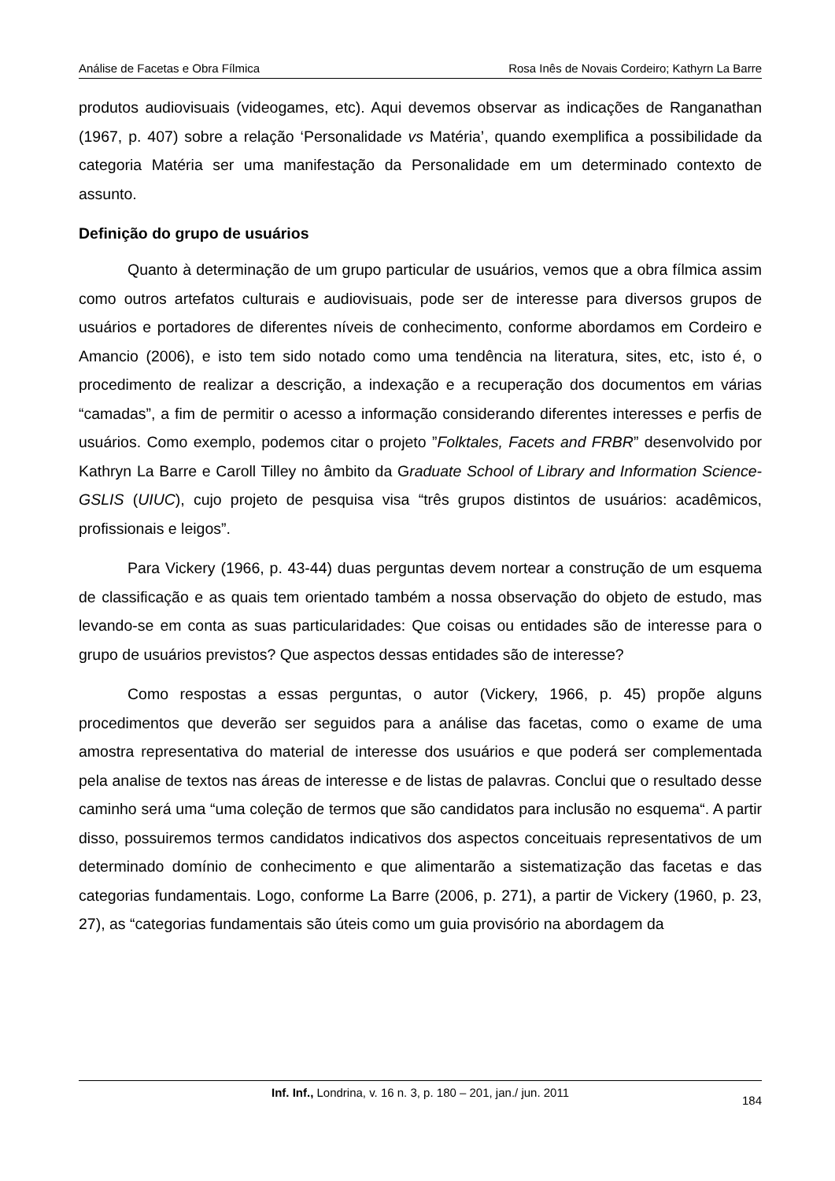Análise de Facetas e Obra Fílmica Rosa Inês de Novais Cordeiro; Kathyrn La Barre
produtos audiovisuais (videogames, etc). Aqui devemos observar as indicações de Ranganathan (1967, p. 407) sobre a relação ‘Personalidade vs Matéria’, quando exemplifica a possibilidade da categoria Matéria ser uma manifestação da Personalidade em um determinado contexto de assunto.
Definição do grupo de usuários
Quanto à determinação de um grupo particular de usuários, vemos que a obra fílmica assim como outros artefatos culturais e audiovisuais, pode ser de interesse para diversos grupos de usuários e portadores de diferentes níveis de conhecimento, conforme abordamos em Cordeiro e Amancio (2006), e isto tem sido notado como uma tendência na literatura, sites, etc, isto é, o procedimento de realizar a descrição, a indexação e a recuperação dos documentos em várias “camadas”, a fim de permitir o acesso a informação considerando diferentes interesses e perfis de usuários. Como exemplo, podemos citar o projeto ”Folktales, Facets and FRBR” desenvolvido por Kathryn La Barre e Caroll Tilley no âmbito da Graduate School of Library and Information Science- GSLIS (UIUC), cujo projeto de pesquisa visa “três grupos distintos de usuários: acadêmicos, profissionais e leigos”.
Para Vickery (1966, p. 43-44) duas perguntas devem nortear a construção de um esquema de classificação e as quais tem orientado também a nossa observação do objeto de estudo, mas levando-se em conta as suas particularidades: Que coisas ou entidades são de interesse para o grupo de usuários previstos? Que aspectos dessas entidades são de interesse?
Como respostas a essas perguntas, o autor (Vickery, 1966, p. 45) propõe alguns procedimentos que deverão ser seguidos para a análise das facetas, como o exame de uma amostra representativa do material de interesse dos usuários e que poderá ser complementada pela analise de textos nas áreas de interesse e de listas de palavras. Conclui que o resultado desse caminho será uma “uma coleção de termos que são candidatos para inclusão no esquema“. A partir disso, possuiremos termos candidatos indicativos dos aspectos conceituais representativos de um determinado domínio de conhecimento e que alimentarão a sistematização das facetas e das categorias fundamentais. Logo, conforme La Barre (2006, p. 271), a partir de Vickery (1960, p. 23, 27), as “categorias fundamentais são úteis como um guia provisório na abordagem da
Inf. Inf., Londrina, v. 16 n. 3, p. 180 – 201, jan./ jun. 2011
184